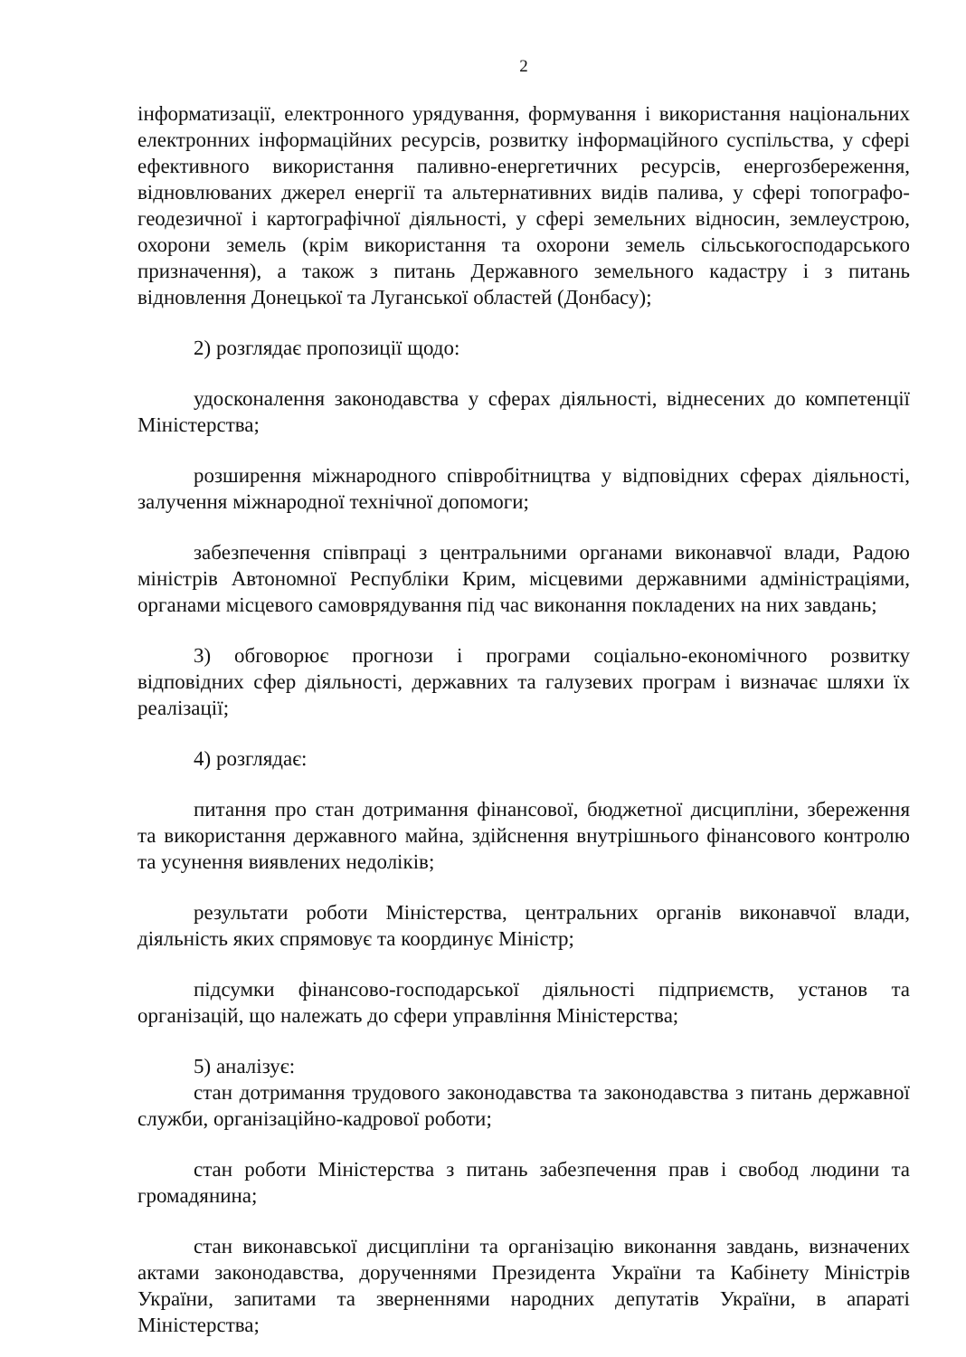2
інформатизації, електронного урядування, формування і використання національних електронних інформаційних ресурсів, розвитку інформаційного суспільства, у сфері ефективного використання паливно-енергетичних ресурсів, енергозбереження, відновлюваних джерел енергії та альтернативних видів палива, у сфері топографо-геодезичної і картографічної діяльності, у сфері земельних відносин, землеустрою, охорони земель (крім використання та охорони земель сільськогосподарського призначення), а також з питань Державного земельного кадастру і з питань відновлення Донецької та Луганської областей (Донбасу);
2) розглядає пропозиції щодо:
удосконалення законодавства у сферах діяльності, віднесених до компетенції Міністерства;
розширення міжнародного співробітництва у відповідних сферах діяльності, залучення міжнародної технічної допомоги;
забезпечення співпраці з центральними органами виконавчої влади, Радою міністрів Автономної Республіки Крим, місцевими державними адміністраціями, органами місцевого самоврядування під час виконання покладених на них завдань;
3) обговорює прогнози і програми соціально-економічного розвитку відповідних сфер діяльності, державних та галузевих програм і визначає шляхи їх реалізації;
4) розглядає:
питання про стан дотримання фінансової, бюджетної дисципліни, збереження та використання державного майна, здійснення внутрішнього фінансового контролю та усунення виявлених недоліків;
результати роботи Міністерства, центральних органів виконавчої влади, діяльність яких спрямовує та координує Міністр;
підсумки фінансово-господарської діяльності підприємств, установ та організацій, що належать до сфери управління Міністерства;
5) аналізує:
стан дотримання трудового законодавства та законодавства з питань державної служби, організаційно-кадрової роботи;
стан роботи Міністерства з питань забезпечення прав і свобод людини та громадянина;
стан виконавської дисципліни та організацію виконання завдань, визначених актами законодавства, дорученнями Президента України та Кабінету Міністрів України, запитами та зверненнями народних депутатів України, в апараті Міністерства;